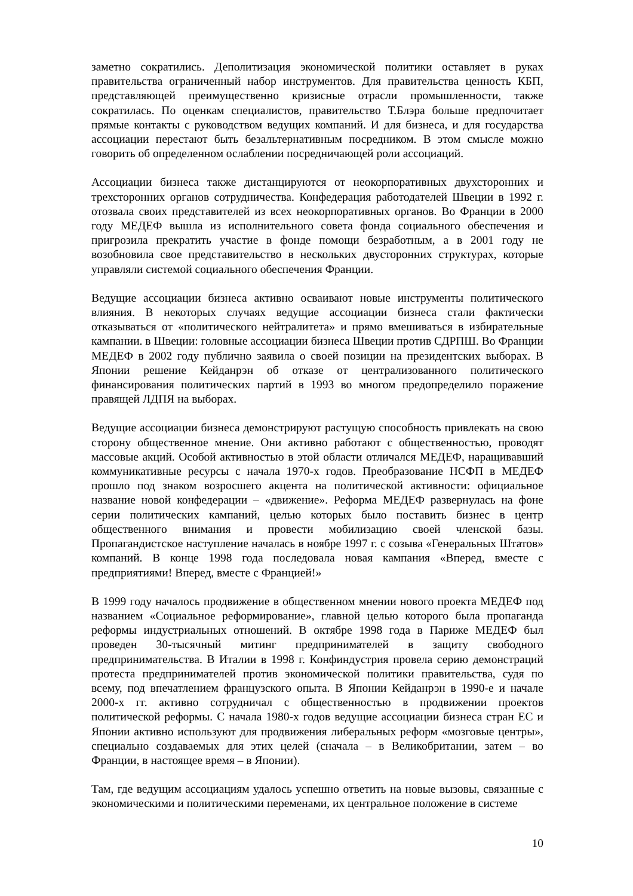заметно сократились. Деполитизация экономической политики оставляет в руках правительства ограниченный набор инструментов. Для правительства ценность КБП, представляющей преимущественно кризисные отрасли промышленности, также сократилась. По оценкам специалистов, правительство Т.Блэра больше предпочитает прямые контакты с руководством ведущих компаний. И для бизнеса, и для государства ассоциации перестают быть безальтернативным посредником. В этом смысле можно говорить об определенном ослаблении посредничающей роли ассоциаций.
Ассоциации бизнеса также дистанцируются от неокорпоративных двухсторонних и трехсторонних органов сотрудничества. Конфедерация работодателей Швеции в 1992 г. отозвала своих представителей из всех неокорпоративных органов. Во Франции в 2000 году МЕДЕФ вышла из исполнительного совета фонда социального обеспечения и пригрозила прекратить участие в фонде помощи безработным, а в 2001 году не возобновила свое представительство в нескольких двусторонних структурах, которые управляли системой социального обеспечения Франции.
Ведущие ассоциации бизнеса активно осваивают новые инструменты политического влияния. В некоторых случаях ведущие ассоциации бизнеса стали фактически отказываться от «политического нейтралитета» и прямо вмешиваться в избирательные кампании. в Швеции: головные ассоциации бизнеса Швеции против СДРПШ. Во Франции МЕДЕФ в 2002 году публично заявила о своей позиции на президентских выборах. В Японии решение Кейданрэн об отказе от централизованного политического финансирования политических партий в 1993 во многом предопределило поражение правящей ЛДПЯ на выборах.
Ведущие ассоциации бизнеса демонстрируют растущую способность привлекать на свою сторону общественное мнение. Они активно работают с общественностью, проводят массовые акций. Особой активностью в этой области отличался МЕДЕФ, наращивавший коммуникативные ресурсы с начала 1970-х годов. Преобразование НСФП в МЕДЕФ прошло под знаком возросшего акцента на политической активности: официальное название новой конфедерации – «движение». Реформа МЕДЕФ развернулась на фоне серии политических кампаний, целью которых было поставить бизнес в центр общественного внимания и провести мобилизацию своей членской базы. Пропагандистское наступление началась в ноябре 1997 г. с созыва «Генеральных Штатов» компаний. В конце 1998 года последовала новая кампания «Вперед, вместе с предприятиями! Вперед, вместе с Францией!»
В 1999 году началось продвижение в общественном мнении нового проекта МЕДЕФ под названием «Социальное реформирование», главной целью которого была пропаганда реформы индустриальных отношений. В октябре 1998 года в Париже МЕДЕФ был проведен 30-тысячный митинг предпринимателей в защиту свободного предпринимательства. В Италии в 1998 г. Конфиндустрия провела серию демонстраций протеста предпринимателей против экономической политики правительства, судя по всему, под впечатлением французского опыта. В Японии Кейданрэн в 1990-е и начале 2000-х гг. активно сотрудничал с общественностью в продвижении проектов политической реформы. С начала 1980-х годов ведущие ассоциации бизнеса стран ЕС и Японии активно используют для продвижения либеральных реформ «мозговые центры», специально создаваемых для этих целей (сначала – в Великобритании, затем – во Франции, в настоящее время – в Японии).
Там, где ведущим ассоциациям удалось успешно ответить на новые вызовы, связанные с экономическими и политическими переменами, их центральное положение в системе
10